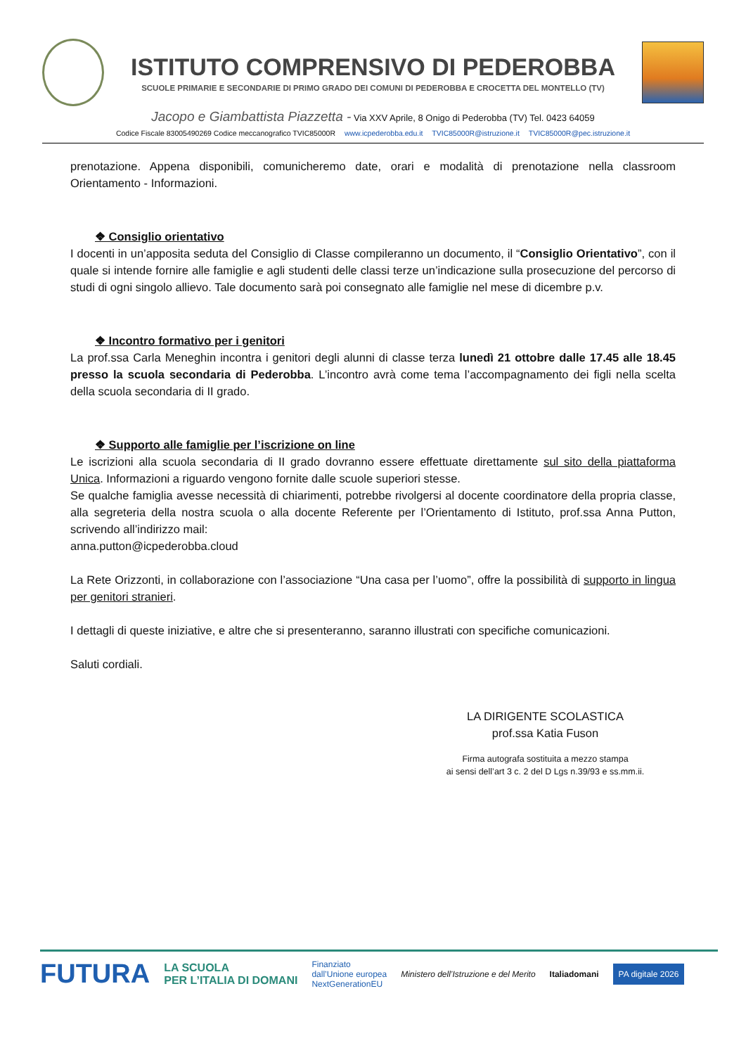ISTITUTO COMPRENSIVO DI PEDEROBBA
SCUOLE PRIMARIE E SECONDARIE DI PRIMO GRADO DEI COMUNI DI PEDEROBBA E CROCETTA DEL MONTELLO (TV)
Jacopo e Giambattista Piazzetta - Via XXV Aprile, 8 Onigo di Pederobba (TV) Tel. 0423 64059
Codice Fiscale 83005490269 Codice meccanografico TVIC85000R www.icpederobba.edu.it TVIC85000R@istruzione.it TVIC85000R@pec.istruzione.it
prenotazione. Appena disponibili, comunicheremo date, orari e modalità di prenotazione nella classroom Orientamento - Informazioni.
❖ Consiglio orientativo
I docenti in un’apposita seduta del Consiglio di Classe compileranno un documento, il “Consiglio Orientativo”, con il quale si intende fornire alle famiglie e agli studenti delle classi terze un’indicazione sulla prosecuzione del percorso di studi di ogni singolo allievo. Tale documento sarà poi consegnato alle famiglie nel mese di dicembre p.v.
❖ Incontro formativo per i genitori
La prof.ssa Carla Meneghin incontra i genitori degli alunni di classe terza lunedì 21 ottobre dalle 17.45 alle 18.45 presso la scuola secondaria di Pederobba. L’incontro avrà come tema l’accompagnamento dei figli nella scelta della scuola secondaria di II grado.
❖ Supporto alle famiglie per l’iscrizione on line
Le iscrizioni alla scuola secondaria di II grado dovranno essere effettuate direttamente sul sito della piattaforma Unica. Informazioni a riguardo vengono fornite dalle scuole superiori stesse.
Se qualche famiglia avesse necessità di chiarimenti, potrebbe rivolgersi al docente coordinatore della propria classe, alla segreteria della nostra scuola o alla docente Referente per l’Orientamento di Istituto, prof.ssa Anna Putton, scrivendo all’indirizzo mail:
anna.putton@icpederobba.cloud
La Rete Orizzonti, in collaborazione con l’associazione “Una casa per l’uomo”, offre la possibilità di supporto in lingua per genitori stranieri.
I dettagli di queste iniziative, e altre che si presenteranno, saranno illustrati con specifiche comunicazioni.
Saluti cordiali.
LA DIRIGENTE SCOLASTICA
prof.ssa Katia Fuson
Firma autografa sostituita a mezzo stampa
ai sensi dell’art 3 c. 2 del D Lgs n.39/93 e ss.mm.ii.
FUTURA LA SCUOLA
PER L’ITALIA DI DOMANI Finanziato
dall’Unione europea
NextGenerationEU Ministero dell’Istruzione e del Merito Italiadomani PA digitale 2026